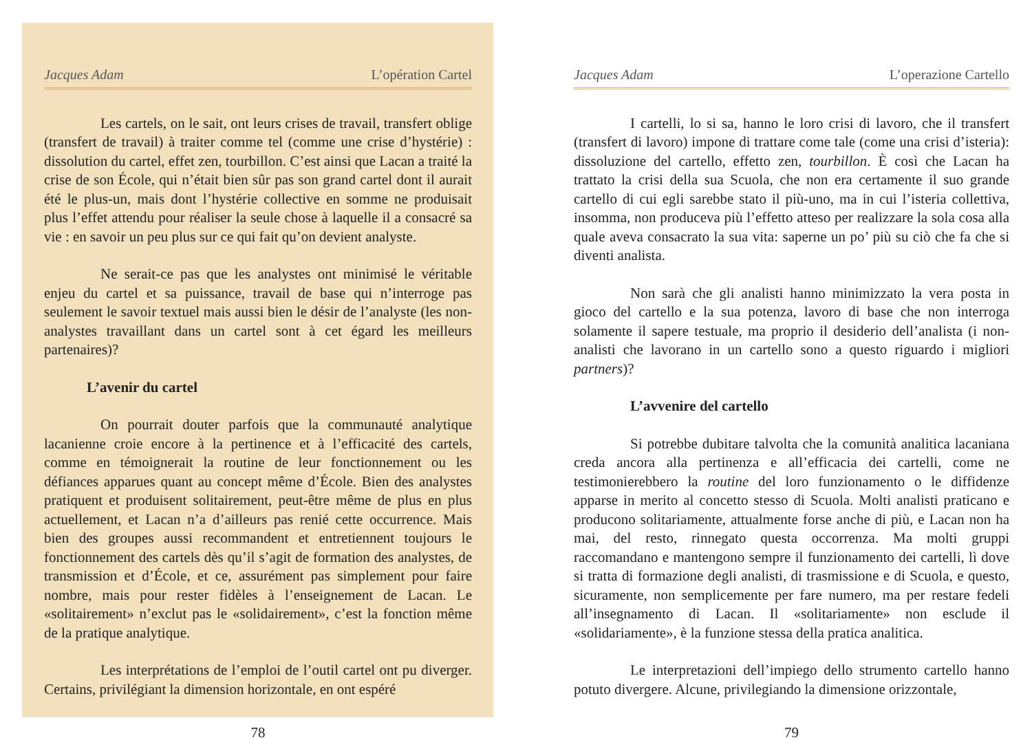Jacques Adam L’opération Cartel
Les cartels, on le sait, ont leurs crises de travail, transfert oblige (transfert de travail) à traiter comme tel (comme une crise d’hystérie) : dissolution du cartel, effet zen, tourbillon. C’est ainsi que Lacan a traité la crise de son École, qui n’était bien sûr pas son grand cartel dont il aurait été le plus-un, mais dont l’hystérie collective en somme ne produisait plus l’effet attendu pour réaliser la seule chose à laquelle il a consacré sa vie : en savoir un peu plus sur ce qui fait qu’on devient analyste.
Ne serait-ce pas que les analystes ont minimisé le véritable enjeu du cartel et sa puissance, travail de base qui n’interroge pas seulement le savoir textuel mais aussi bien le désir de l’analyste (les non-analystes travaillant dans un cartel sont à cet égard les meilleurs partenaires)?
L’avenir du cartel
On pourrait douter parfois que la communauté analytique lacanienne croie encore à la pertinence et à l’efficacité des cartels, comme en témoignerait la routine de leur fonctionnement ou les défiances apparues quant au concept même d’École. Bien des analystes pratiquent et produisent solitairement, peut-être même de plus en plus actuellement, et Lacan n’a d’ailleurs pas renié cette occurrence. Mais bien des groupes aussi recommandent et entretiennent toujours le fonctionnement des cartels dès qu’il s’agit de formation des analystes, de transmission et d’École, et ce, assurément pas simplement pour faire nombre, mais pour rester fidèles à l’enseignement de Lacan. Le «solitairement» n’exclut pas le «solidairement», c’est la fonction même de la pratique analytique.
Les interprétations de l’emploi de l’outil cartel ont pu diverger. Certains, privilégiant la dimension horizontale, en ont espéré
78
Jacques Adam L’operazione Cartello
I cartelli, lo si sa, hanno le loro crisi di lavoro, che il transfert (transfert di lavoro) impone di trattare come tale (come una crisi d’isteria): dissoluzione del cartello, effetto zen, tourbillon. È così che Lacan ha trattato la crisi della sua Scuola, che non era certamente il suo grande cartello di cui egli sarebbe stato il più-uno, ma in cui l’isteria collettiva, insomma, non produceva più l’effetto atteso per realizzare la sola cosa alla quale aveva consacrato la sua vita: saperne un po’ più su ciò che fa che si diventi analista.
Non sarà che gli analisti hanno minimizzato la vera posta in gioco del cartello e la sua potenza, lavoro di base che non interroga solamente il sapere testuale, ma proprio il desiderio dell’analista (i non-analisti che lavorano in un cartello sono a questo riguardo i migliori partners)?
L’avvenire del cartello
Si potrebbe dubitare talvolta che la comunità analitica lacaniana creda ancora alla pertinenza e all’efficacia dei cartelli, come ne testimonierebbero la routine del loro funzionamento o le diffidenze apparse in merito al concetto stesso di Scuola. Molti analisti praticano e producono solitariamente, attualmente forse anche di più, e Lacan non ha mai, del resto, rinnegato questa occorrenza. Ma molti gruppi raccomandano e mantengono sempre il funzionamento dei cartelli, lì dove si tratta di formazione degli analisti, di trasmissione e di Scuola, e questo, sicuramente, non semplicemente per fare numero, ma per restare fedeli all’insegnamento di Lacan. Il «solitariamente» non esclude il «solidariamente», è la funzione stessa della pratica analitica.
Le interpretazioni dell’impiego dello strumento cartello hanno potuto divergere. Alcune, privilegiando la dimensione orizzontale,
79